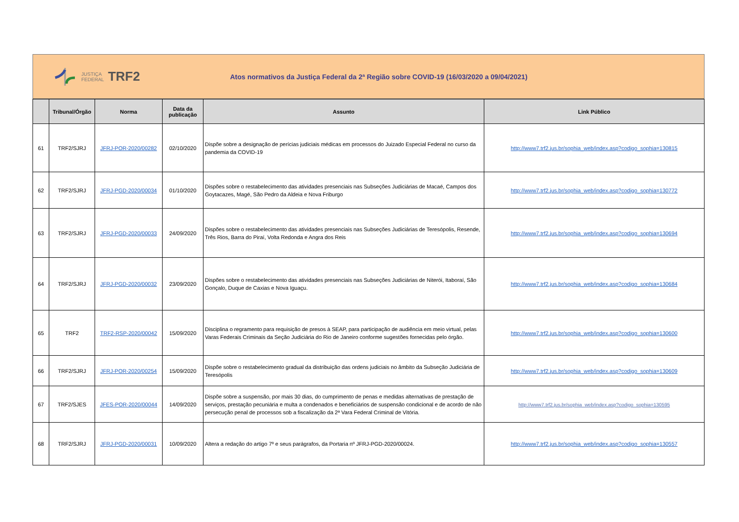JUSTIÇA
FEDERAL
TRF2
Atos normativos da Justiça Federal da 2ª Região sobre COVID-19 (16/03/2020 a 09/04/2021)
| | Tribunal/Órgão | Norma | Data da publicação | Assunto | Link Público |
| --- | --- | --- | --- | --- | --- |
| 61 | TRF2/SJRJ | JFRJ-POR-2020/00282 | 02/10/2020 | Dispõe sobre a designação de perícias judiciais médicas em processos do Juizado Especial Federal no curso da pandemia da COVID-19 | http://www7.trf2.jus.br/sophia_web/index.asp?codigo_sophia=130815 |
| 62 | TRF2/SJRJ | JFRJ-PGD-2020/00034 | 01/10/2020 | Dispões sobre o restabelecimento das atividades presenciais nas Subseções Judiciárias de Macaé, Campos dos Goytacazes, Magé, São Pedro da Aldeia e Nova Friburgo | http://www7.trf2.jus.br/sophia_web/index.asp?codigo_sophia=130772 |
| 63 | TRF2/SJRJ | JFRJ-PGD-2020/00033 | 24/09/2020 | Dispões sobre o restabelecimento das atividades presenciais nas Subseções Judiciárias de Teresópolis, Resende, Três Rios, Barra do Piraí, Volta Redonda e Angra dos Reis | http://www7.trf2.jus.br/sophia_web/index.asp?codigo_sophia=130694 |
| 64 | TRF2/SJRJ | JFRJ-PGD-2020/00032 | 23/09/2020 | Dispões sobre o restabelecimento das atividades presenciais nas Subseções Judiciárias de Niterói, Itaboraí, São Gonçalo, Duque de Caxias e Nova Iguaçu. | http://www7.trf2.jus.br/sophia_web/index.asp?codigo_sophia=130684 |
| 65 | TRF2 | TRF2-RSP-2020/00042 | 15/09/2020 | Disciplina o regramento para requisição de presos à SEAP, para participação de audiência em meio virtual, pelas Varas Federais Criminais da Seção Judiciária do Rio de Janeiro conforme sugestões fornecidas pelo órgão. | http://www7.trf2.jus.br/sophia_web/index.asp?codigo_sophia=130600 |
| 66 | TRF2/SJRJ | JFRJ-POR-2020/00254 | 15/09/2020 | Dispõe sobre o restabelecimento gradual da distribuição das ordens judiciais no âmbito da Subseção Judiciária de Teresópolis | http://www7.trf2.jus.br/sophia_web/index.asp?codigo_sophia=130609 |
| 67 | TRF2/SJES | JFES-POR-2020/00044 | 14/09/2020 | Dispõe sobre a suspensão, por mais 30 dias, do cumprimento de penas e medidas alternativas de prestação de serviços, prestação pecuniária e multa a condenados e beneficiários de suspensão condicional e de acordo de não persecução penal de processos sob a fiscalização da 2ª Vara Federal Criminal de Vitória. | http://www7.trf2.jus.br/sophia_web/index.asp?codigo_sophia=130595 |
| 68 | TRF2/SJRJ | JFRJ-PGD-2020/00031 | 10/09/2020 | Altera a redação do artigo 7º e seus parágrafos, da Portaria nº JFRJ-PGD-2020/00024. | http://www7.trf2.jus.br/sophia_web/index.asp?codigo_sophia=130557 |